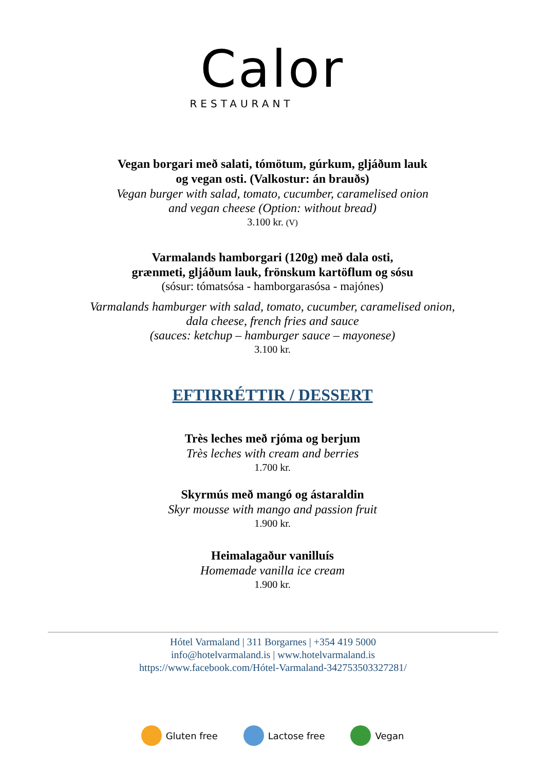Calor
RESTAURANT
Vegan borgari með salati, tómötum, gúrkum, gljáðum lauk
og vegan osti. (Valkostur: án brauðs)
Vegan burger with salad, tomato, cucumber, caramelised onion
and vegan cheese (Option: without bread)
3.100 kr. (V)
Varmalands hamborgari (120g) með dala osti,
grænmeti, gljáðum lauk, frönskum kartöflum og sósu
(sósur: tómatsósa - hamborgarasósa - majónes)
Varmalands hamburger with salad, tomato, cucumber, caramelised onion,
dala cheese, french fries and sauce
(sauces: ketchup – hamburger sauce – mayonese)
3.100 kr.
EFTIRRÉTTIR / DESSERT
Très leches með rjóma og berjum
Très leches with cream and berries
1.700 kr.
Skyrmús með mangó og ástaraldin
Skyr mousse with mango and passion fruit
1.900 kr.
Heimalagaður vanilluís
Homemade vanilla ice cream
1.900 kr.
Hótel Varmaland | 311 Borgarnes | +354 419 5000
info@hotelvarmaland.is | www.hotelvarmaland.is
https://www.facebook.com/Hótel-Varmaland-342753503327281/
Gluten free Lactose free Vegan